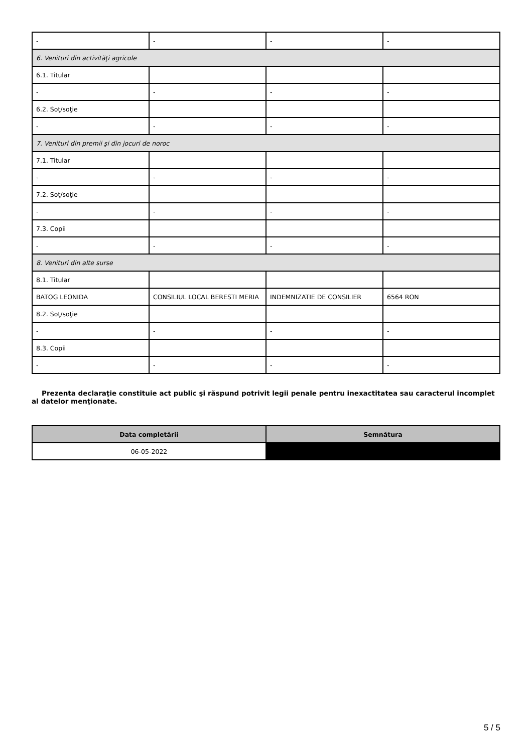| - | - | - | - |
| 6. Venituri din activităţi agricole | | | |
| 6.1. Titular | | | |
| - | - | - | - |
| 6.2. Soţ/soţie | | | |
| - | - | - | - |
| 7. Venituri din premii şi din jocuri de noroc | | | |
| 7.1. Titular | | | |
| - | - | - | - |
| 7.2. Soţ/soţie | | | |
| - | - | - | - |
| 7.3. Copii | | | |
| - | - | - | - |
| 8. Venituri din alte surse | | | |
| 8.1. Titular | | | |
| BATOG LEONIDA | CONSILIUL LOCAL BERESTI MERIA | INDEMNIZATIE DE CONSILIER | 6564 RON |
| 8.2. Soţ/soţie | | | |
| - | - | - | - |
| 8.3. Copii | | | |
| - | - | - | - |
Prezenta declaraţie constituie act public şi răspund potrivit legii penale pentru inexactitatea sau caracterul incomplet al datelor menţionate.
| Data completării | Semnătura |
| --- | --- |
| 06-05-2022 | |
5 / 5